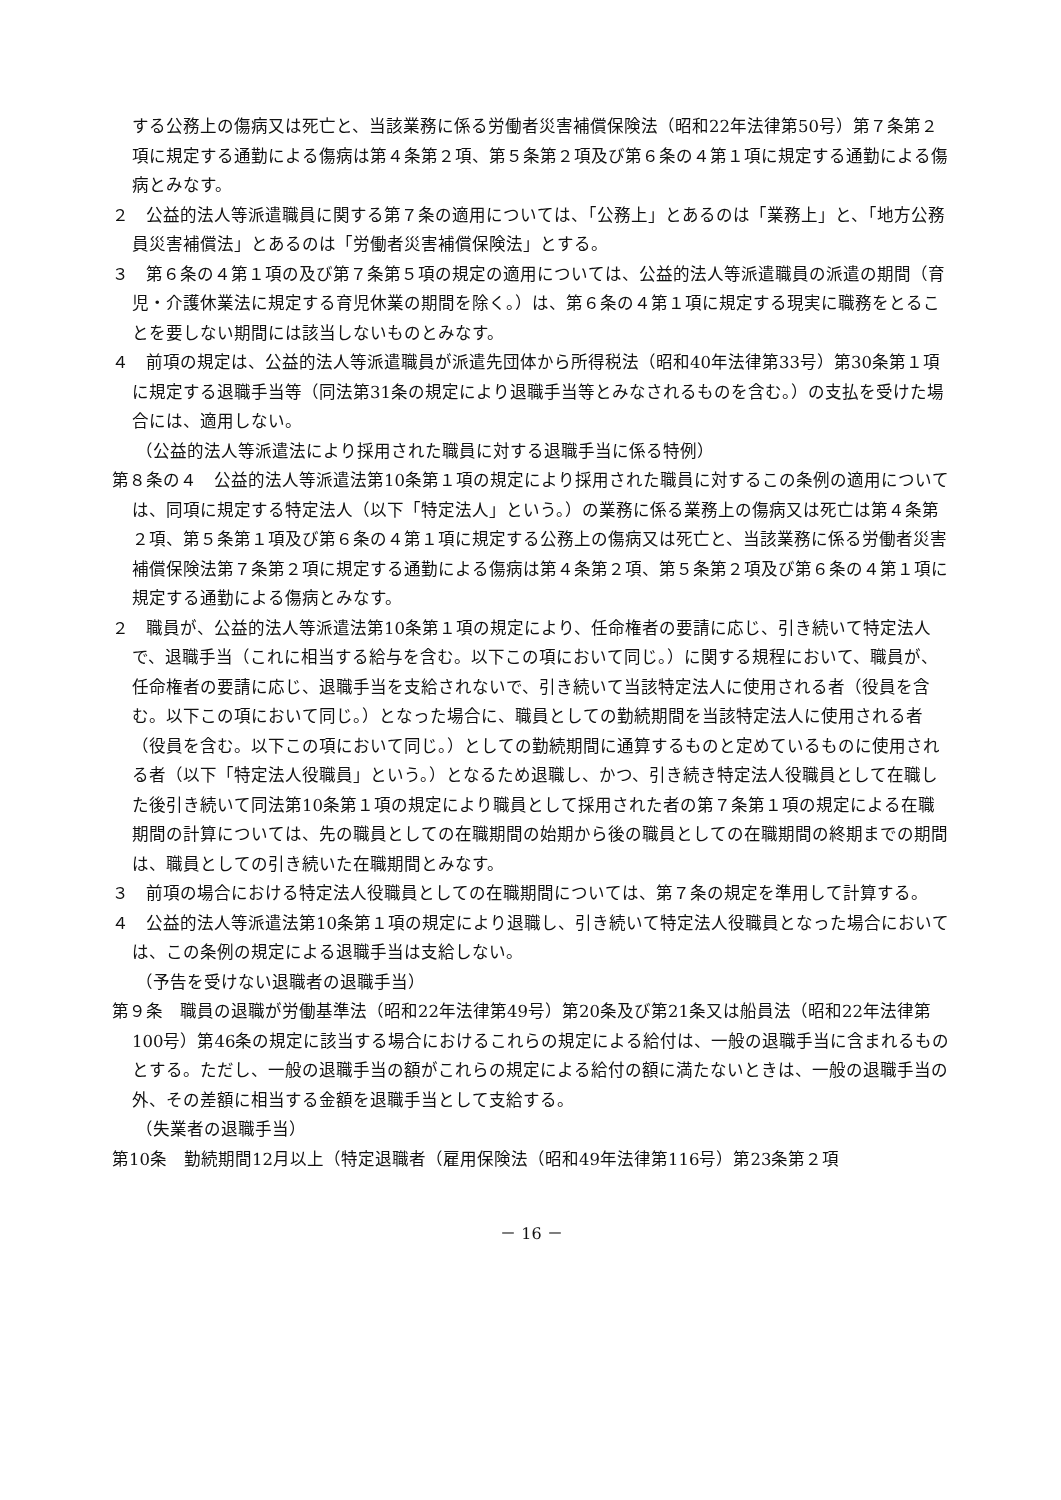する公務上の傷病又は死亡と、当該業務に係る労働者災害補償保険法（昭和22年法律第50号）第７条第２項に規定する通勤による傷病は第４条第２項、第５条第２項及び第６条の４第１項に規定する通勤による傷病とみなす。
２　公益的法人等派遣職員に関する第７条の適用については、「公務上」とあるのは「業務上」と、「地方公務員災害補償法」とあるのは「労働者災害補償保険法」とする。
３　第６条の４第１項の及び第７条第５項の規定の適用については、公益的法人等派遣職員の派遣の期間（育児・介護休業法に規定する育児休業の期間を除く。）は、第６条の４第１項に規定する現実に職務をとることを要しない期間には該当しないものとみなす。
４　前項の規定は、公益的法人等派遣職員が派遣先団体から所得税法（昭和40年法律第33号）第30条第１項に規定する退職手当等（同法第31条の規定により退職手当等とみなされるものを含む。）の支払を受けた場合には、適用しない。
（公益的法人等派遣法により採用された職員に対する退職手当に係る特例）
第８条の４　公益的法人等派遣法第10条第１項の規定により採用された職員に対するこの条例の適用については、同項に規定する特定法人（以下「特定法人」という。）の業務に係る業務上の傷病又は死亡は第４条第２項、第５条第１項及び第６条の４第１項に規定する公務上の傷病又は死亡と、当該業務に係る労働者災害補償保険法第７条第２項に規定する通勤による傷病は第４条第２項、第５条第２項及び第６条の４第１項に規定する通勤による傷病とみなす。
２　職員が、公益的法人等派遣法第10条第１項の規定により、任命権者の要請に応じ、引き続いて特定法人で、退職手当（これに相当する給与を含む。以下この項において同じ。）に関する規程において、職員が、任命権者の要請に応じ、退職手当を支給されないで、引き続いて当該特定法人に使用される者（役員を含む。以下この項において同じ。）となった場合に、職員としての勤続期間を当該特定法人に使用される者（役員を含む。以下この項において同じ。）としての勤続期間に通算するものと定めているものに使用される者（以下「特定法人役職員」という。）となるため退職し、かつ、引き続き特定法人役職員として在職した後引き続いて同法第10条第１項の規定により職員として採用された者の第７条第１項の規定による在職期間の計算については、先の職員としての在職期間の始期から後の職員としての在職期間の終期までの期間は、職員としての引き続いた在職期間とみなす。
３　前項の場合における特定法人役職員としての在職期間については、第７条の規定を準用して計算する。
４　公益的法人等派遣法第10条第１項の規定により退職し、引き続いて特定法人役職員となった場合においては、この条例の規定による退職手当は支給しない。
（予告を受けない退職者の退職手当）
第９条　職員の退職が労働基準法（昭和22年法律第49号）第20条及び第21条又は船員法（昭和22年法律第100号）第46条の規定に該当する場合におけるこれらの規定による給付は、一般の退職手当に含まれるものとする。ただし、一般の退職手当の額がこれらの規定による給付の額に満たないときは、一般の退職手当の外、その差額に相当する金額を退職手当として支給する。
（失業者の退職手当）
第10条　勤続期間12月以上（特定退職者（雇用保険法（昭和49年法律第116号）第23条第２項
－ 16 －